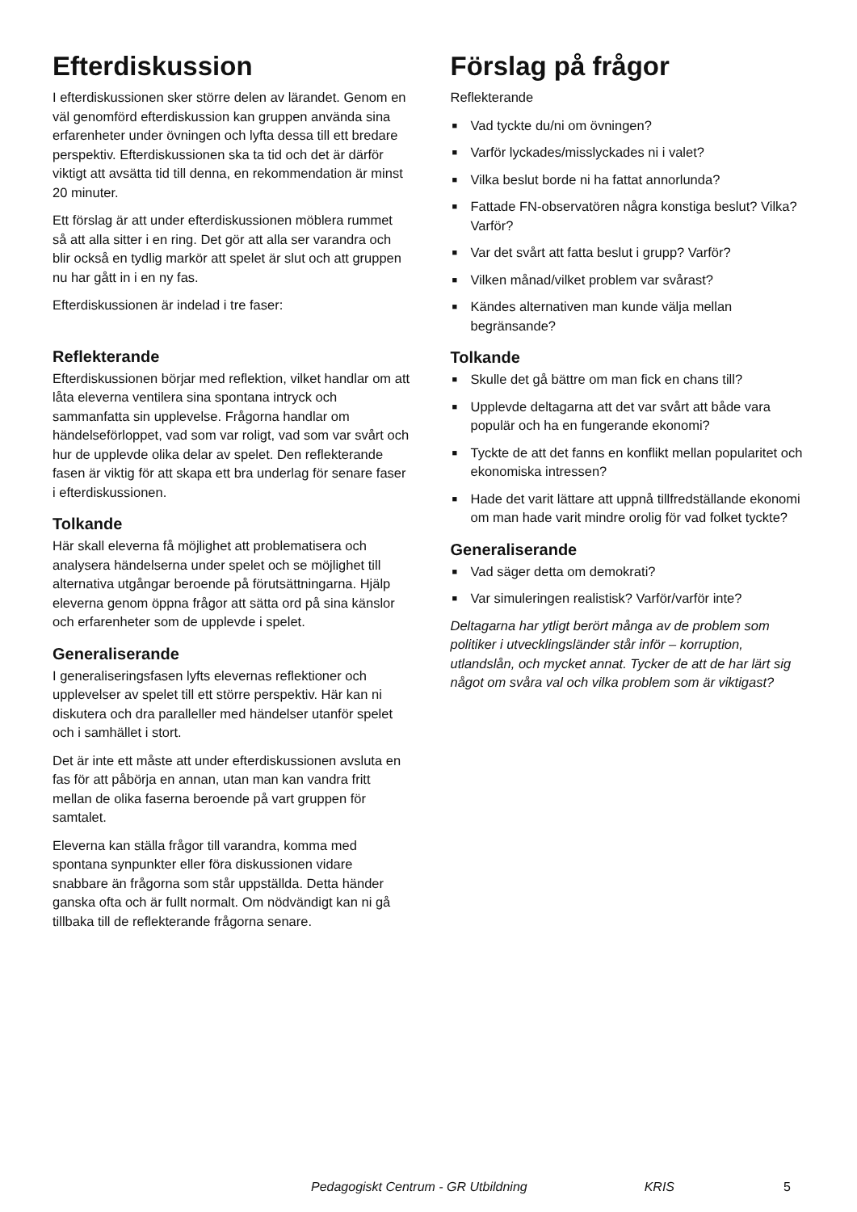Efterdiskussion
I efterdiskussionen sker större delen av lärandet. Genom en väl genomförd efterdiskussion kan gruppen använda sina erfarenheter under övningen och lyfta dessa till ett bredare perspektiv. Efterdiskussionen ska ta tid och det är därför viktigt att avsätta tid till denna, en rekommendation är minst 20 minuter.
Ett förslag är att under efterdiskussionen möblera rummet så att alla sitter i en ring. Det gör att alla ser varandra och blir också en tydlig markör att spelet är slut och att gruppen nu har gått in i en ny fas.
Efterdiskussionen är indelad i tre faser:
Reflekterande
Efterdiskussionen börjar med reflektion, vilket handlar om att låta eleverna ventilera sina spontana intryck och sammanfatta sin upplevelse. Frågorna handlar om händelseförloppet, vad som var roligt, vad som var svårt och hur de upplevde olika delar av spelet. Den reflekterande fasen är viktig för att skapa ett bra underlag för senare faser i efterdiskussionen.
Tolkande
Här skall eleverna få möjlighet att problematisera och analysera händelserna under spelet och se möjlighet till alternativa utgångar beroende på förutsättningarna. Hjälp eleverna genom öppna frågor att sätta ord på sina känslor och erfarenheter som de upplevde i spelet.
Generaliserande
I generaliseringsfasen lyfts elevernas reflektioner och upplevelser av spelet till ett större perspektiv. Här kan ni diskutera och dra paralleller med händelser utanför spelet och i samhället i stort.
Det är inte ett måste att under efterdiskussionen avsluta en fas för att påbörja en annan, utan man kan vandra fritt mellan de olika faserna beroende på vart gruppen för samtalet.
Eleverna kan ställa frågor till varandra, komma med spontana synpunkter eller föra diskussionen vidare snabbare än frågorna som står uppställda. Detta händer ganska ofta och är fullt normalt. Om nödvändigt kan ni gå tillbaka till de reflekterande frågorna senare.
Förslag på frågor
Reflekterande
■ Vad tyckte du/ni om övningen?
■ Varför lyckades/misslyckades ni i valet?
■ Vilka beslut borde ni ha fattat annorlunda?
■ Fattade FN-observatören några konstiga beslut? Vilka? Varför?
■ Var det svårt att fatta beslut i grupp? Varför?
■ Vilken månad/vilket problem var svårast?
■ Kändes alternativen man kunde välja mellan begränsande?
Tolkande
■ Skulle det gå bättre om man fick en chans till?
■ Upplevde deltagarna att det var svårt att både vara populär och ha en fungerande ekonomi?
■ Tyckte de att det fanns en konflikt mellan popularitet och ekonomiska intressen?
■ Hade det varit lättare att uppnå tillfredställande ekonomi om man hade varit mindre orolig för vad folket tyckte?
Generaliserande
■ Vad säger detta om demokrati?
■ Var simuleringen realistisk? Varför/varför inte?
Deltagarna har ytligt berört många av de problem som politiker i utvecklingsländer står inför – korruption, utlandslån, och mycket annat. Tycker de att de har lärt sig något om svåra val och vilka problem som är viktigast?
Pedagogiskt Centrum - GR Utbildning KRIS 5